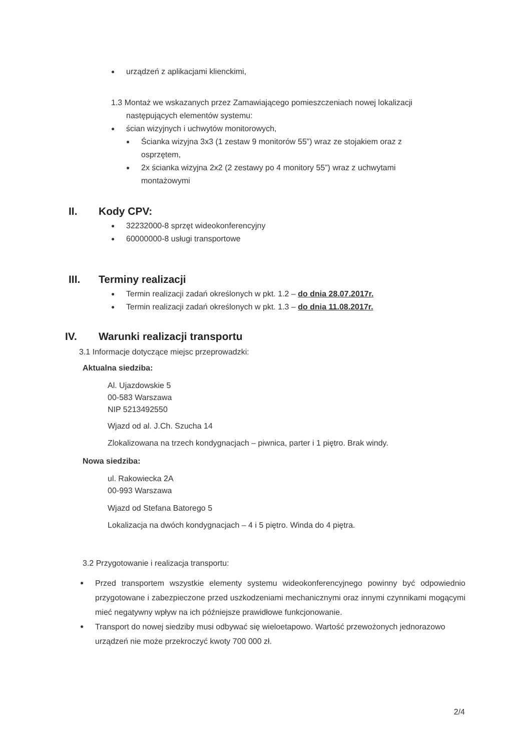● urządzeń z aplikacjami klienckimi,
1.3 Montaż we wskazanych przez Zamawiającego pomieszczeniach nowej lokalizacji
następujących elementów systemu:
● ścian wizyjnych i uchwytów monitorowych,
● Ścianka wizyjna 3x3 (1 zestaw 9 monitorów 55”) wraz ze stojakiem oraz z osprzętem,
● 2x ścianka wizyjna 2x2 (2 zestawy po 4 monitory 55”) wraz z uchwytami montażowymi
II. Kody CPV:
● 32232000-8 sprzęt wideokonferencyjny
● 60000000-8 usługi transportowe
III. Terminy realizacji
● Termin realizacji zadań określonych w pkt. 1.2 – do dnia 28.07.2017r.
● Termin realizacji zadań określonych w pkt. 1.3 – do dnia 11.08.2017r.
IV. Warunki realizacji transportu
3.1 Informacje dotyczące miejsc przeprowadzki:
Aktualna siedziba:
Al. Ujazdowskie 5
00-583 Warszawa
NIP 5213492550
Wjazd od al. J.Ch. Szucha 14
Zlokalizowana na trzech kondygnacjach – piwnica, parter i 1 piętro. Brak windy.
Nowa siedziba:
ul. Rakowiecka 2A
00-993 Warszawa
Wjazd od Stefana Batorego 5
Lokalizacja na dwóch kondygnacjach – 4 i 5 piętro. Winda do 4 piętra.
3.2 Przygotowanie i realizacja transportu:
● Przed transportem wszystkie elementy systemu wideokonferencyjnego powinny być odpowiednio przygotowane i zabezpieczone przed uszkodzeniami mechanicznymi oraz innymi czynnikami mogącymi mieć negatywny wpływ na ich późniejsze prawidłowe funkcjonowanie.
● Transport do nowej siedziby musi odbywać się wieloetapowo. Wartość przewożonych jednorazowo urządzeń nie może przekroczyć kwoty 700 000 zł.
2/4